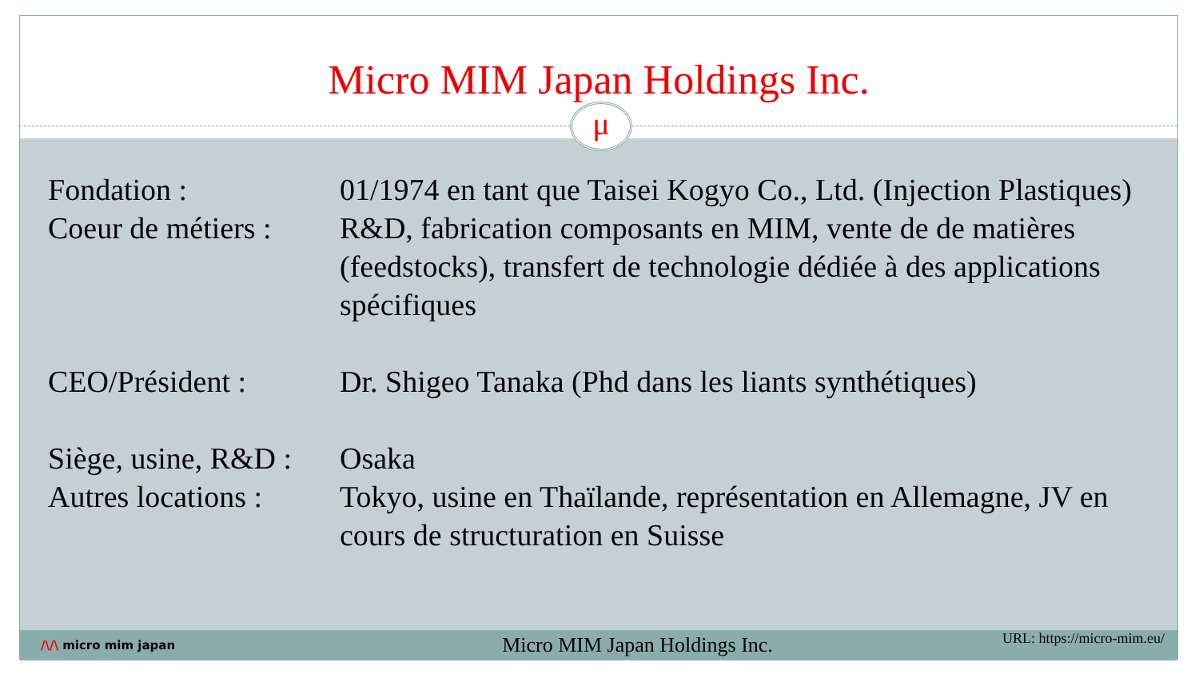Micro MIM Japan Holdings Inc.
μ
| Fondation : | 01/1974 en tant que Taisei Kogyo Co., Ltd. (Injection Plastiques) |
| Coeur de métiers : | R&D, fabrication composants en MIM, vente de de matières (feedstocks), transfert de technologie dédiée à des applications spécifiques |
| CEO/Président : | Dr. Shigeo Tanaka (Phd dans les liants synthétiques) |
| Siège, usine, R&D : | Osaka |
| Autres locations : | Tokyo, usine en Thaïlande, représentation en Allemagne, JV en cours de structuration en Suisse |
/\/\ micro mim japan
Micro MIM Japan Holdings Inc.
URL: https://micro-mim.eu/